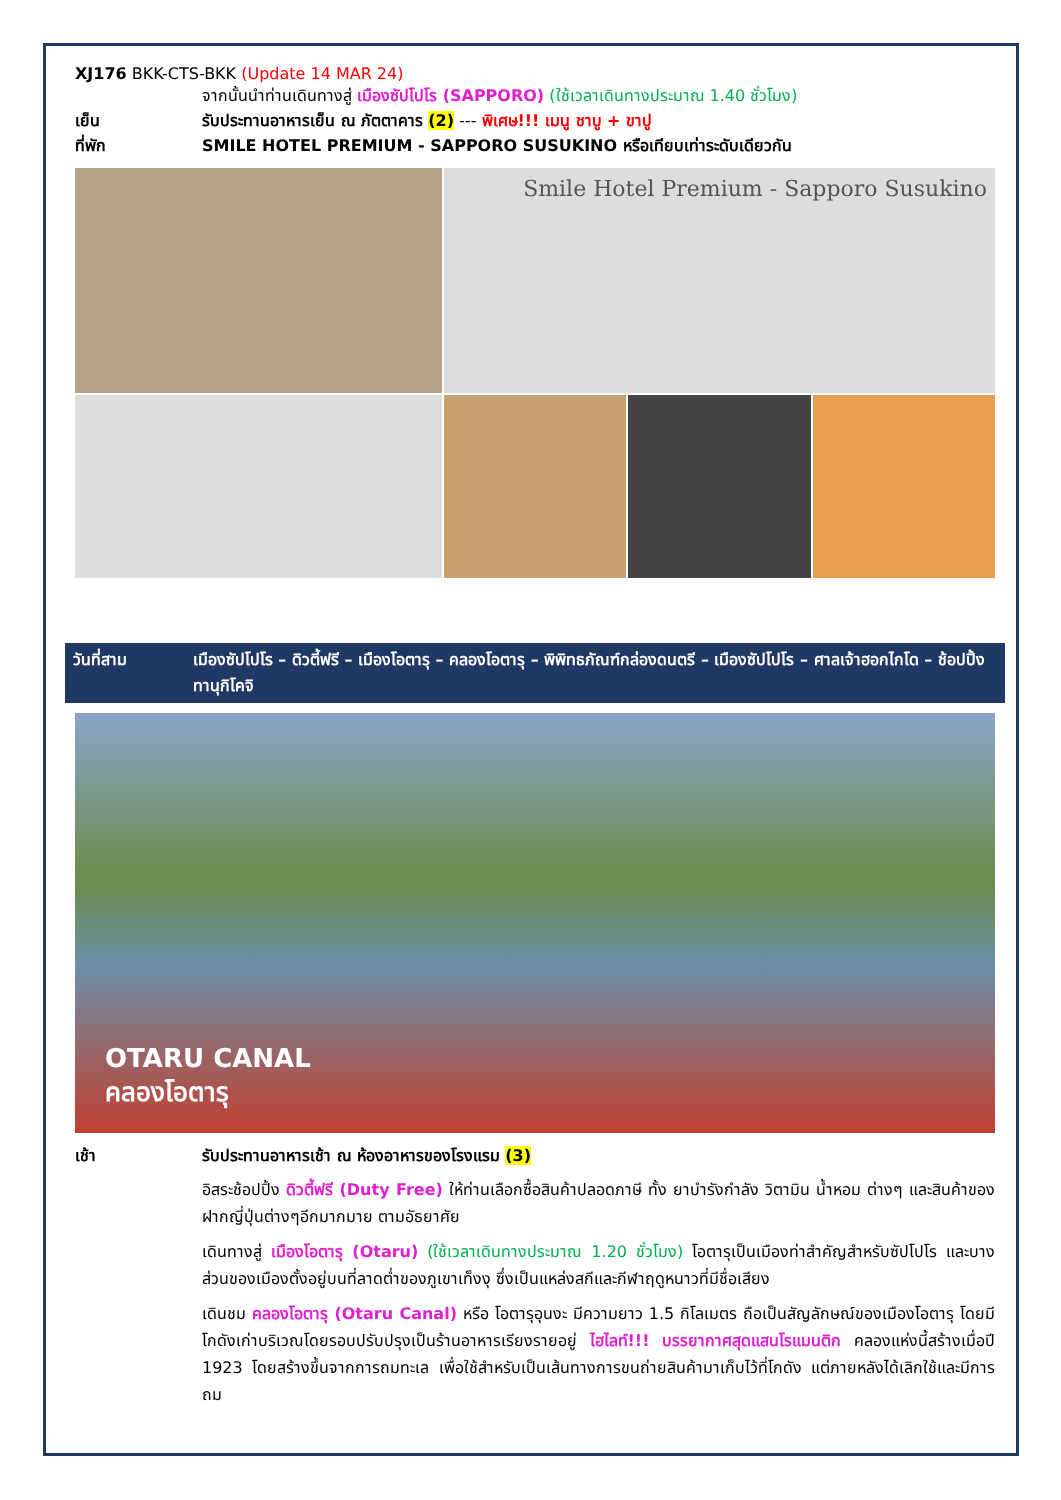XJ176 BKK-CTS-BKK (Update 14 MAR 24)
จากนั้นนำท่านเดินทางสู่ เมืองซัปโปโร (SAPPORO) (ใช้เวลาเดินทางประมาณ 1.40 ชั่วโมง)
เย็น รับประทานอาหารเย็น ณ ภัตตาคาร (2) --- พิเศษ!!! เมนู ชาบู + ขาปู
ที่พัก SMILE HOTEL PREMIUM - SAPPORO SUSUKINO หรือเทียบเท่าระดับเดียวกัน
Smile Hotel Premium - Sapporo Susukino
วันที่สาม เมืองซัปโปโร – ดิวตี้ฟรี – เมืองโอตารุ – คลองโอตารุ – พิพิทธภัณฑ์กล่องดนตรี – เมืองซัปโปโร – ศาลเจ้าฮอกไกโด – ช้อปปิ้งทานุกิโคจิ
OTARU CANAL
คลองโอตารุ
เช้า รับประทานอาหารเช้า ณ ห้องอาหารของโรงแรม (3)
อิสระช้อปปิ้ง ดิวตี้ฟรี (Duty Free) ให้ท่านเลือกซื้อสินค้าปลอดภาษี ทั้ง ยาบำรังกำลัง วิตามิน น้ำหอม ต่างๆ และสินค้าของฝากญี่ปุ่นต่างๆอีกมากมาย ตามอัธยาศัย
เดินทางสู่ เมืองโอตารุ (Otaru) (ใช้เวลาเดินทางประมาณ 1.20 ชั่วโมง) โอตารุเป็นเมืองท่าสำคัญสำหรับซัปโปโร และบางส่วนของเมืองตั้งอยู่บนที่ลาดต่ำของภูเขาเท็งงุ ซึ่งเป็นแหล่งสกีและกีฬาฤดูหนาวที่มีชื่อเสียง
เดินชม คลองโอตารุ (Otaru Canal) หรือ โอตารุอุนงะ มีความยาว 1.5 กิโลเมตร ถือเป็นสัญลักษณ์ของเมืองโอตารุ โดยมีโกดังเก่าบริเวณโดยรอบปรับปรุงเป็นร้านอาหารเรียงรายอยู่ ไฮไลท์!!! บรรยากาศสุดแสนโรแมนติก คลองแห่งนี้สร้างเมื่อปี 1923 โดยสร้างขึ้นจากการถมทะเล เพื่อใช้สำหรับเป็นเส้นทางการขนถ่ายสินค้ามาเก็บไว้ที่โกดัง แต่ภายหลังได้เลิกใช้และมีการถม